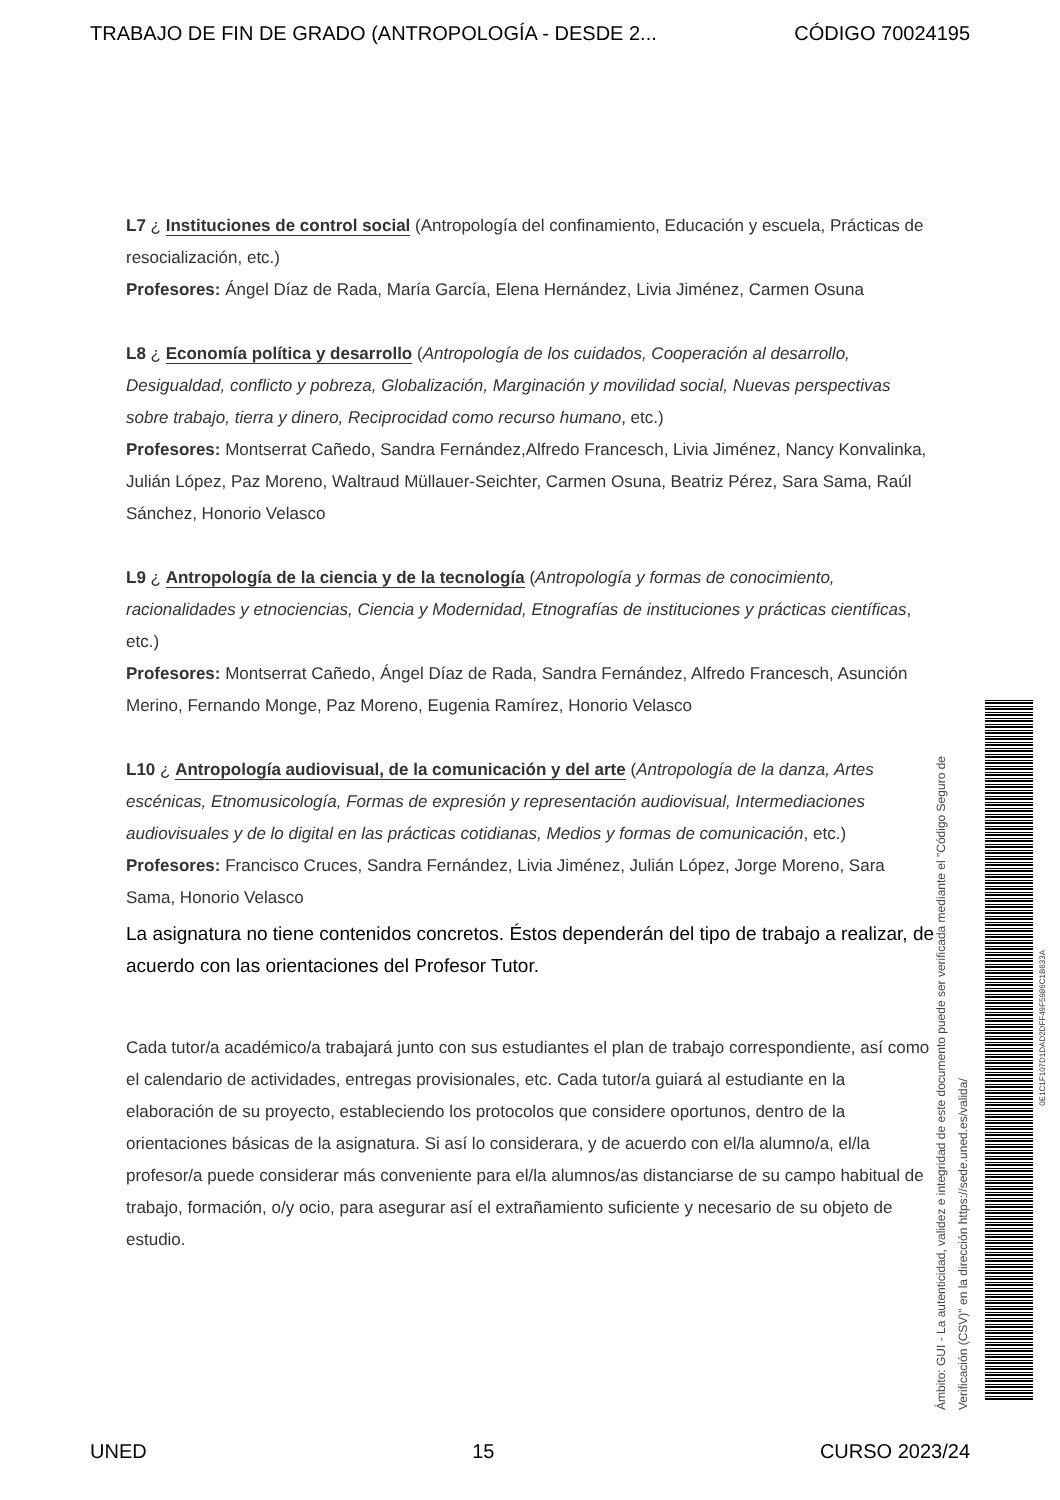TRABAJO DE FIN DE GRADO (ANTROPOLOGÍA - DESDE 2... CÓDIGO 70024195
L7 ¿ Instituciones de control social (Antropología del confinamiento, Educación y escuela, Prácticas de resocialización, etc.)
Profesores: Ángel Díaz de Rada, María García, Elena Hernández, Livia Jiménez, Carmen Osuna
L8 ¿ Economía política y desarrollo (Antropología de los cuidados, Cooperación al desarrollo, Desigualdad, conflicto y pobreza, Globalización, Marginación y movilidad social, Nuevas perspectivas sobre trabajo, tierra y dinero, Reciprocidad como recurso humano, etc.)
Profesores: Montserrat Cañedo, Sandra Fernández,Alfredo Francesch, Livia Jiménez, Nancy Konvalinka, Julián López, Paz Moreno, Waltraud Müllauer-Seichter, Carmen Osuna, Beatriz Pérez, Sara Sama, Raúl Sánchez, Honorio Velasco
L9 ¿ Antropología de la ciencia y de la tecnología (Antropología y formas de conocimiento, racionalidades y etnociencias, Ciencia y Modernidad, Etnografías de instituciones y prácticas científicas, etc.)
Profesores: Montserrat Cañedo, Ángel Díaz de Rada, Sandra Fernández, Alfredo Francesch, Asunción Merino, Fernando Monge, Paz Moreno, Eugenia Ramírez, Honorio Velasco
L10 ¿ Antropología audiovisual, de la comunicación y del arte (Antropología de la danza, Artes escénicas, Etnomusicología, Formas de expresión y representación audiovisual, Intermediaciones audiovisuales y de lo digital en las prácticas cotidianas, Medios y formas de comunicación, etc.)
Profesores: Francisco Cruces, Sandra Fernández, Livia Jiménez, Julián López, Jorge Moreno, Sara Sama, Honorio Velasco
La asignatura no tiene contenidos concretos. Éstos dependerán del tipo de trabajo a realizar, de acuerdo con las orientaciones del Profesor Tutor.
Cada tutor/a académico/a trabajará junto con sus estudiantes el plan de trabajo correspondiente, así como el calendario de actividades, entregas provisionales, etc. Cada tutor/a guiará al estudiante en la elaboración de su proyecto, estableciendo los protocolos que considere oportunos, dentro de la orientaciones básicas de la asignatura. Si así lo considerara, y de acuerdo con el/la alumno/a, el/la profesor/a puede considerar más conveniente para el/la alumnos/as distanciarse de su campo habitual de trabajo, formación, o/y ocio, para asegurar así el extrañamiento suficiente y necesario de su objeto de estudio.
Ámbito: GUI - La autenticidad, validez e integridad de este documento puede ser verificada mediante el "Código Seguro de Verificación (CSV)" en la dirección https://sede.uned.es/valida/
0E1C1F107D1DAD2DFF49F5986C1B633A
UNED 15 CURSO 2023/24